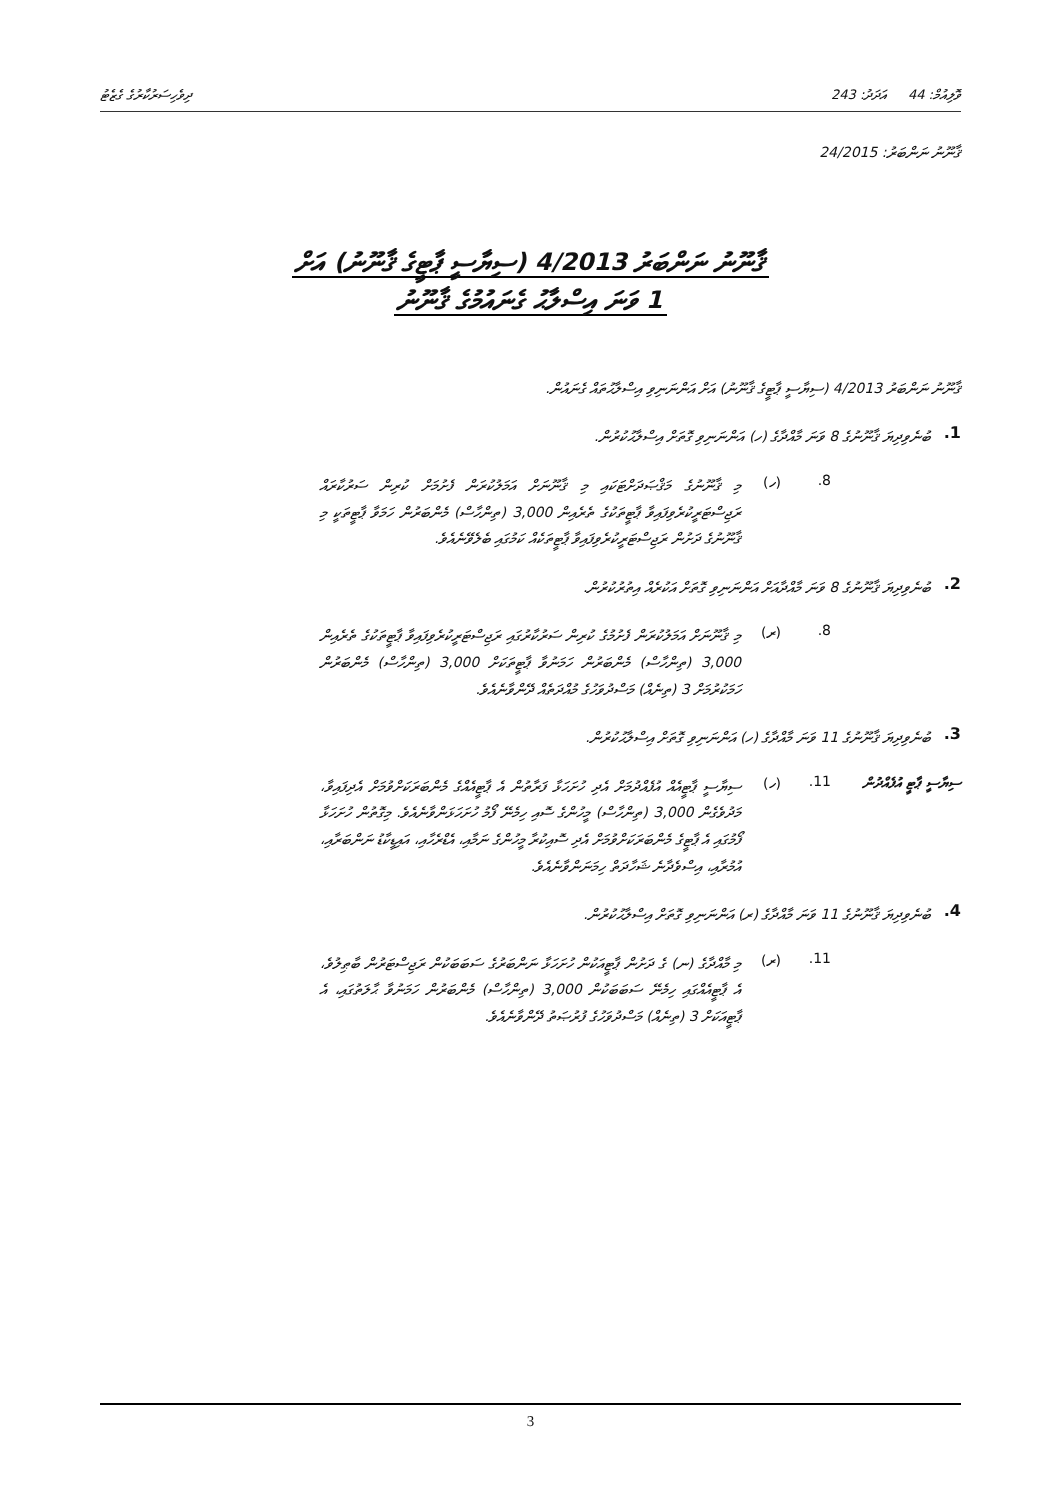ވޮލިއުމް: 44 އަދަދު: 243 ދިވެހިސަރުކާރުގެ ގެޒެޓު
ޤާނޫނު ނަންބަރު: 24/2015
ޤާނޫނު ނަންބަރު 4/2013 (ސިޔާސީ ޕާޓީގެ ޤާނޫނު) އަށް
1 ވަނަ އިސްލާޙު ގެނައުމުގެ ޤާނޫނު
ޤާނޫނު ނަންބަރު 4/2013 (ސިޔާސީ ޕާޓީގެ ޤާނޫނު) އަށް އަންނަނިވި އިސްލާޙުތައް ގެނައުން.
1.
ބުނެވިދިޔަ ޤާނޫނުގެ 8 ވަނަ މާއްދާގެ (ހ) އަންނަނިވި ގޮތަށް އިސްލާޙުކުރުން.
8. (ހ)
މި ޤާނޫނުގެ މަޤްޞަދަށްޓަކައި މި ޤާނޫނަށް އަމަލުކުރަން ފެށުމަށް ކުރިން ސަރުކާރައް ރަޖިސްޓަރީކުރެވިފައިވާ ޕާޓީތަކުގެ ތެރެއިން 3,000 (ތިންހާސް) މެންބަރުން ހަމަވާ ޕާޓީތަކީ މި ޤާނޫނުގެ ދަށުން ރަޖިސްޓަރީކުރެވިފައިވާ ޕާޓީތަކެއް ކަމުގައި ބެލެވޭނެއެވެ.
2.
ބުނެވިދިޔަ ޤާނޫނުގެ 8 ވަނަ މާއްދާއަށް އަންނަނިވި ގޮތަށް އަކުރެއް އިތުރުކުރުން.
8. (ރ)
މި ޤާނޫނަށް އަމަލުކުރަން ފެށުމުގެ ކުރިން ސަރުކާރުގައި ރަޖިސްޓަރީކުރެވިފައިވާ ޕާޓީތަކުގެ ތެރެއިން 3,000 (ތިންހާސް) މެންބަރުން ހަމަނުވާ ޕާޓީތަކަށް 3,000 (ތިންހާސް) މެންބަރުން ހަމަކުރުމަށް 3 (ތިނެއް) މަސްދުވަހުގެ މުއްދަތެއް ދޭންވާނެއެވެ.
3.
ބުނެވިދިޔަ ޤާނޫނުގެ 11 ވަނަ މާއްދާގެ (ހ) އަންނަނިވި ގޮތަށް އިސްލާޙުކުރުން.
ސިޔާސީ ޕާޓީ އުފެއްދުން 11. (ހ)
ސިޔާސީ ޕާޓީއެއް އުފެއްދުމަށް އެދި ހުށަހަޅާ ފަރާތުން އެ ޕާޓީއެއްގެ މެންބަރަކަށްވުމަށް އެދިފައިވާ، މަދުވެގެން 3,000 (ތިންހާސް) މީހުންގެ ސޮއި ހިމެނޭ ފޯމު ހުށަހަޅަންވާނެއެވެ. މިގޮތުން ހުށަހަޅާ ފޯމުގައި އެ ޕާޓީގެ މެންބަރަކަށްވުމަށް އެދި ސޮއިކުރާ މީހުންގެ ނަމާއި، އެޑްރެހާއި، އައިޑީކާޑު ނަންބަރާއި، އުމުރާއި، އިސްވެދާނެ ޝަހާދަތް ހިމަނަންވާނެއެވެ.
4.
ބުނެވިދިޔަ ޤާނޫނުގެ 11 ވަނަ މާއްދާގެ (ރ) އަންނަނިވި ގޮތަށް އިސްލާޙުކުރުން.
11. (ރ)
މި މާއްދާގެ (ނ) ގެ ދަށުން ޕާޓީއަކުން ހުށަހަޅާ ނަންބަރުގެ ސަބަބަކުން ރަޖިސްޓަރުން ބާޠިލުވެ، އެ ޕާޓީއެއްގައި ހިމެނޭ ސަބަބަކުން 3,000 (ތިންހާސް) މެންބަރުން ހަމަނުވާ ޙާލަތުގައި، އެ ޕާޓީއަކަށް 3 (ތިނެއް) މަސްދުވަހުގެ ފުރުޞަތު ދޭންވާނެއެވެ.
3